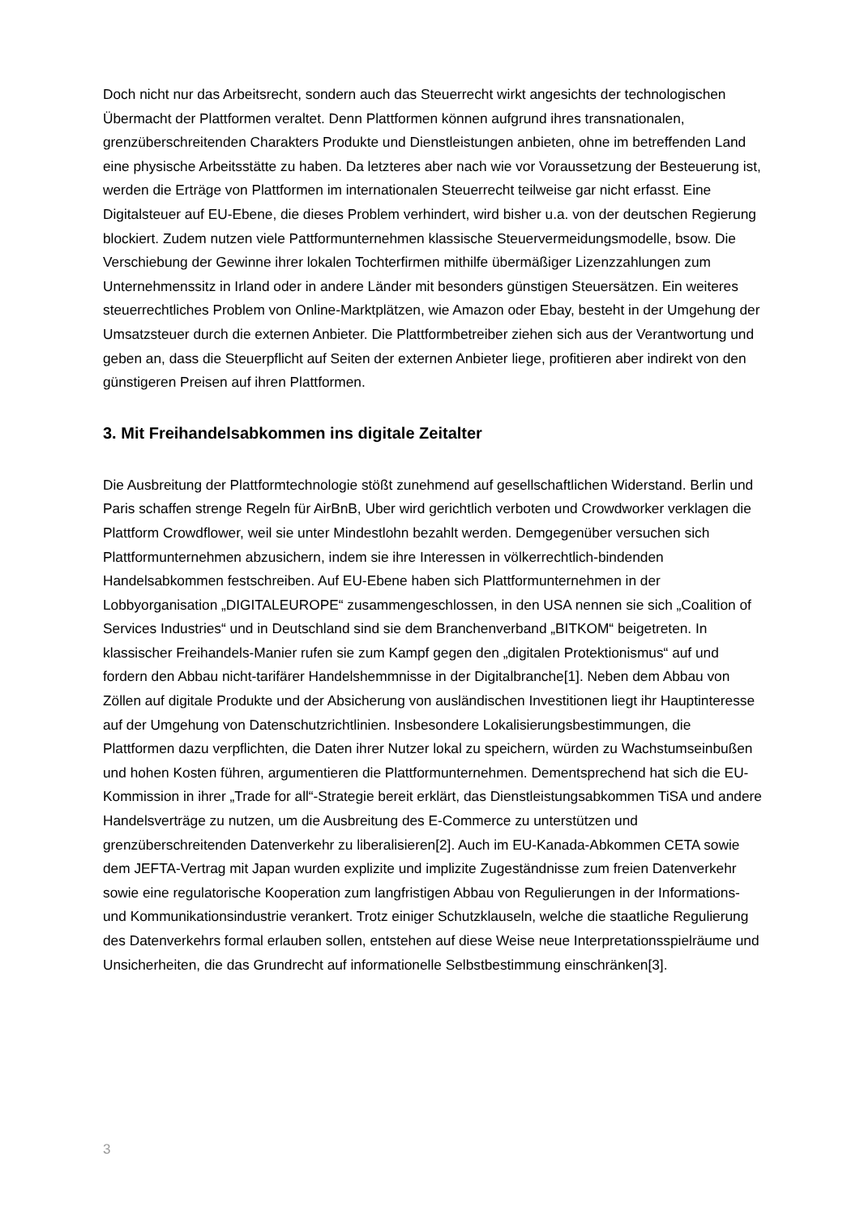Doch nicht nur das Arbeitsrecht, sondern auch das Steuerrecht wirkt angesichts der technologischen Übermacht der Plattformen veraltet. Denn Plattformen können aufgrund ihres transnationalen, grenzüberschreitenden Charakters Produkte und Dienstleistungen anbieten, ohne im betreffenden Land eine physische Arbeitsstätte zu haben. Da letzteres aber nach wie vor Voraussetzung der Besteuerung ist, werden die Erträge von Plattformen im internationalen Steuerrecht teilweise gar nicht erfasst. Eine Digitalsteuer auf EU-Ebene, die dieses Problem verhindert, wird bisher u.a. von der deutschen Regierung blockiert. Zudem nutzen viele Pattformunternehmen klassische Steuervermeidungsmodelle, bsow. Die Verschiebung der Gewinne ihrer lokalen Tochterfirmen mithilfe übermäßiger Lizenzzahlungen zum Unternehmenssitz in Irland oder in andere Länder mit besonders günstigen Steuersätzen. Ein weiteres steuerrechtliches Problem von Online-Marktplätzen, wie Amazon oder Ebay, besteht in der Umgehung der Umsatzsteuer durch die externen Anbieter. Die Plattformbetreiber ziehen sich aus der Verantwortung und geben an, dass die Steuerpflicht auf Seiten der externen Anbieter liege, profitieren aber indirekt von den günstigeren Preisen auf ihren Plattformen.
3. Mit Freihandelsabkommen ins digitale Zeitalter
Die Ausbreitung der Plattformtechnologie stößt zunehmend auf gesellschaftlichen Widerstand. Berlin und Paris schaffen strenge Regeln für AirBnB, Uber wird gerichtlich verboten und Crowdworker verklagen die Plattform Crowdflower, weil sie unter Mindestlohn bezahlt werden. Demgegenüber versuchen sich Plattformunternehmen abzusichern, indem sie ihre Interessen in völkerrechtlich-bindenden Handelsabkommen festschreiben. Auf EU-Ebene haben sich Plattformunternehmen in der Lobbyorganisation „DIGITALEUROPE“ zusammengeschlossen, in den USA nennen sie sich „Coalition of Services Industries“ und in Deutschland sind sie dem Branchenverband „BITKOM“ beigetreten. In klassischer Freihandels-Manier rufen sie zum Kampf gegen den „digitalen Protektionismus“ auf und fordern den Abbau nicht-tarifärer Handelshemmnisse in der Digitalbranche[1]. Neben dem Abbau von Zöllen auf digitale Produkte und der Absicherung von ausländischen Investitionen liegt ihr Hauptinteresse auf der Umgehung von Datenschutzrichtlinien. Insbesondere Lokalisierungsbestimmungen, die Plattformen dazu verpflichten, die Daten ihrer Nutzer lokal zu speichern, würden zu Wachstumseinbußen und hohen Kosten führen, argumentieren die Plattformunternehmen. Dementsprechend hat sich die EU-Kommission in ihrer „Trade for all“-Strategie bereit erklärt, das Dienstleistungsabkommen TiSA und andere Handelsverträge zu nutzen, um die Ausbreitung des E-Commerce zu unterstützen und grenzüberschreitenden Datenverkehr zu liberalisieren[2]. Auch im EU-Kanada-Abkommen CETA sowie dem JEFTA-Vertrag mit Japan wurden explizite und implizite Zugeständnisse zum freien Datenverkehr sowie eine regulatorische Kooperation zum langfristigen Abbau von Regulierungen in der Informations- und Kommunikationsindustrie verankert. Trotz einiger Schutzklauseln, welche die staatliche Regulierung des Datenverkehrs formal erlauben sollen, entstehen auf diese Weise neue Interpretationsspielräume und Unsicherheiten, die das Grundrecht auf informationelle Selbstbestimmung einschränken[3].
3